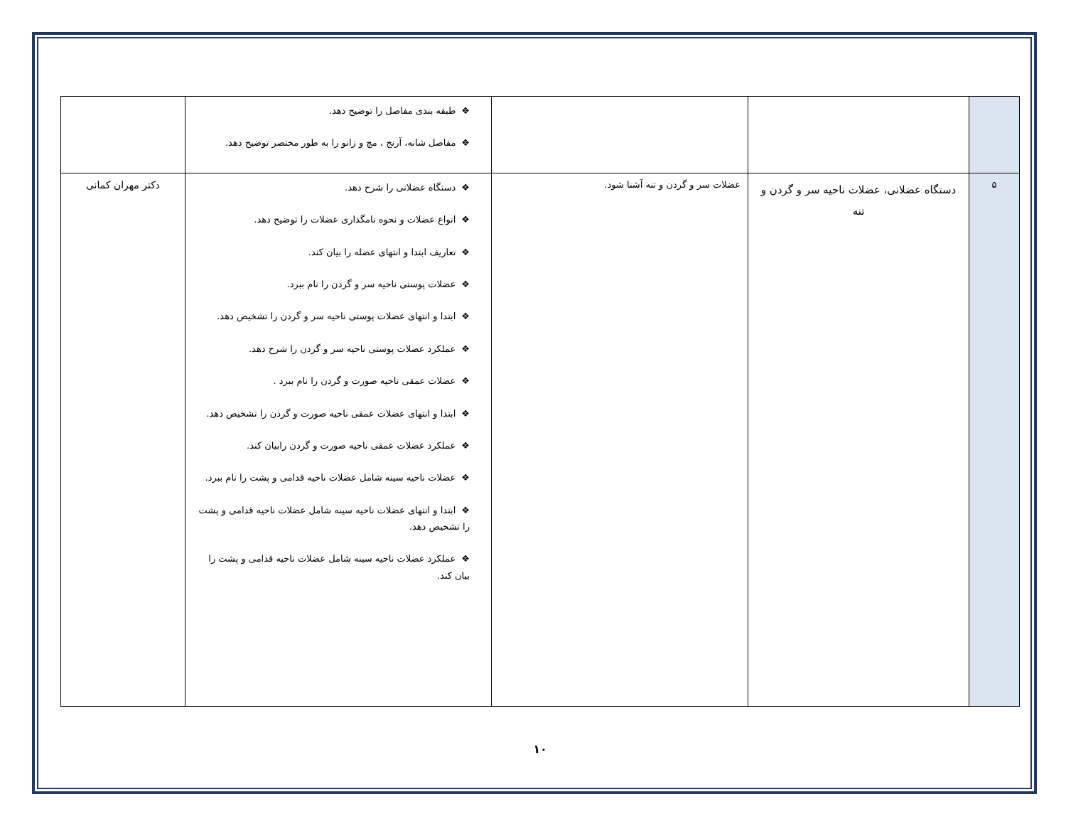| | | | ❖ طبقه بندی مفاصل را توضیح دهد. ❖ مفاصل شانه، آرنج ، مچ و زانو را به طور مختصر توضیح دهد. | |
| ۵ | دستگاه عضلانی، عضلات ناحیه سر و گردن و تنه | عضلات سر و گردن و تنه آشنا شود. | ❖ دستگاه عضلانی را شرح دهد. ❖ انواع عضلات و نحوه نامگذاری عضلات را توضیح دهد. ❖ تعاریف ابتدا و انتهای عضله را بیان کند. ❖ عضلات پوستی ناحیه سر و گردن را نام ببرد. ❖ ابتدا و انتهای عضلات پوستی ناحیه سر و گردن را تشخیص دهد. ❖ عملکرد عضلات پوستی ناحیه سر و گردن را شرح دهد. ❖ عضلات عمقی ناحیه صورت و گردن را نام ببرد . ❖ ابتدا و انتهای عضلات عمقی ناحیه صورت و گردن را تشخیص دهد. ❖ عملکرد عضلات عمقی ناحیه صورت و گردن رابیان کند. ❖ عضلات ناحیه سینه شامل عضلات ناحیه قدامی و پشت را نام ببرد. ❖ ابتدا و انتهای عضلات ناحیه سینه شامل عضلات ناحیه قدامی و پشت را تشخیص دهد. ❖ عملکرد عضلات ناحیه سینه شامل عضلات ناحیه قدامی و پشت را بیان کند. | دکتر مهران کمانی |
۱۰